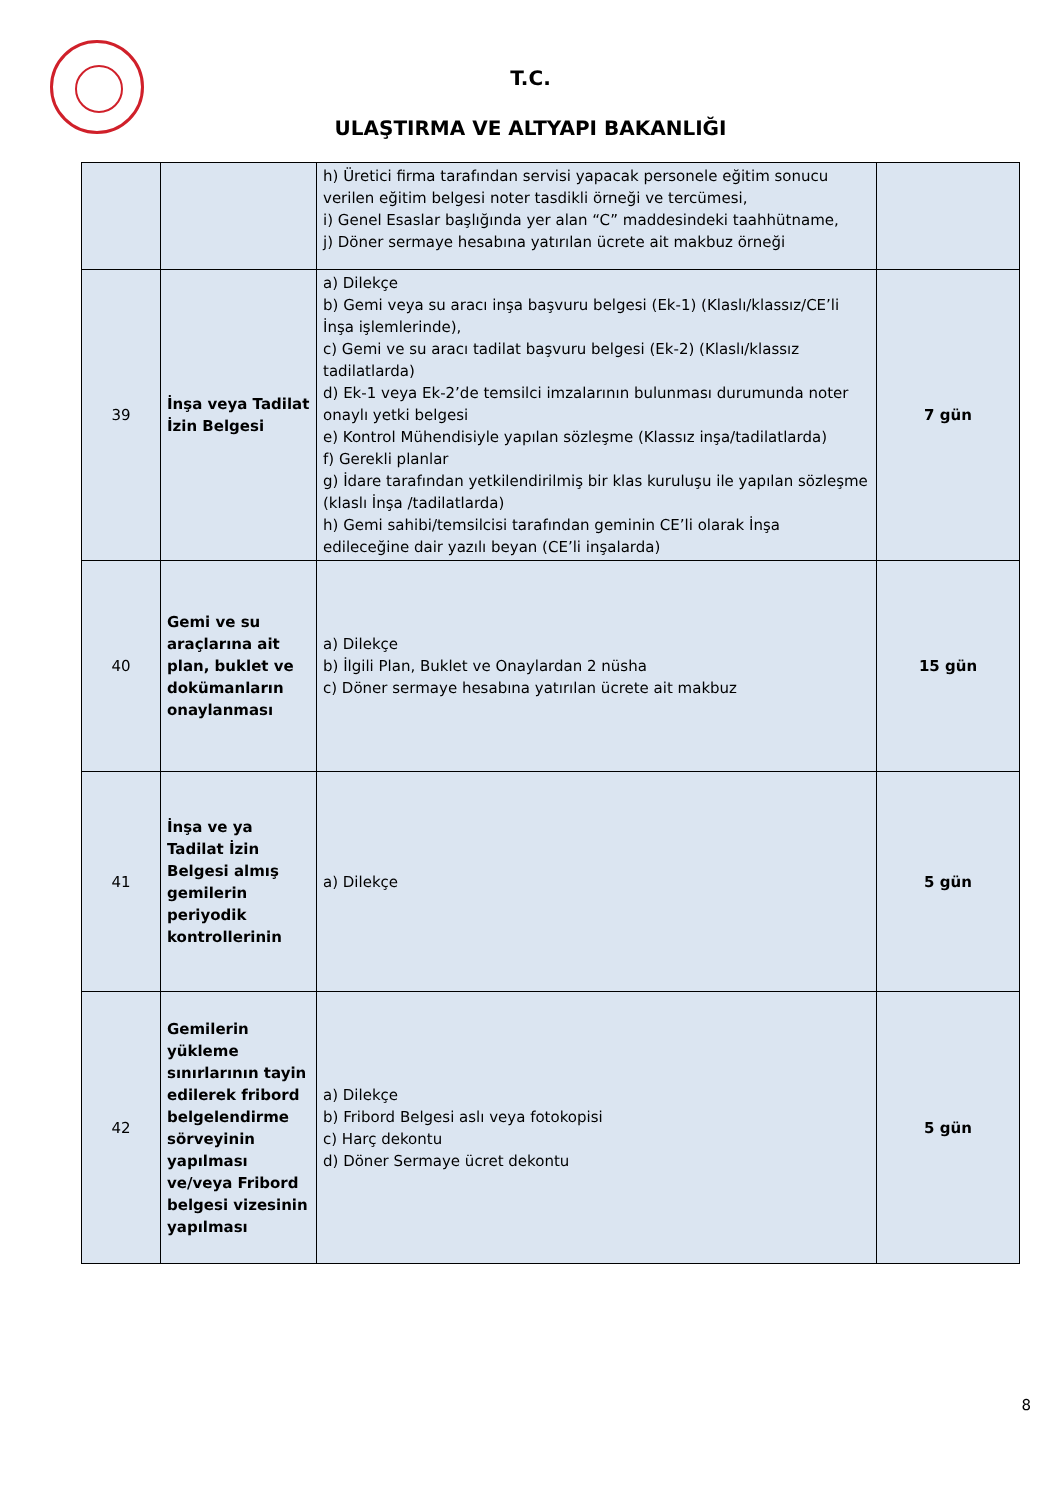T.C.
ULAŞTIRMA VE ALTYAPI BAKANLIĞI
| | | h) Üretici firma tarafından servisi yapacak personele eğitim sonucu verilen eğitim belgesi noter tasdikli örneği ve tercümesi, i) Genel Esaslar başlığında yer alan “C” maddesindeki taahhütname, j) Döner sermaye hesabına yatırılan ücrete ait makbuz örneği | |
| 39 | İnşa veya Tadilat İzin Belgesi | a) Dilekçe b) Gemi veya su aracı inşa başvuru belgesi (Ek-1) (Klaslı/klassız/CE’li İnşa işlemlerinde), c) Gemi ve su aracı tadilat başvuru belgesi (Ek-2) (Klaslı/klassız tadilatlarda) d) Ek-1 veya Ek-2’de temsilci imzalarının bulunması durumunda noter onaylı yetki belgesi e) Kontrol Mühendisiyle yapılan sözleşme (Klassız inşa/tadilatlarda) f) Gerekli planlar g) İdare tarafından yetkilendirilmiş bir klas kuruluşu ile yapılan sözleşme (klaslı İnşa /tadilatlarda) h) Gemi sahibi/temsilcisi tarafından geminin CE’li olarak İnşa edileceğine dair yazılı beyan (CE’li inşalarda) | 7 gün |
| 40 | Gemi ve su araçlarına ait plan, buklet ve dokümanların onaylanması | a) Dilekçe b) İlgili Plan, Buklet ve Onaylardan 2 nüsha c) Döner sermaye hesabına yatırılan ücrete ait makbuz | 15 gün |
| 41 | İnşa ve ya Tadilat İzin Belgesi almış gemilerin periyodik kontrollerinin | a) Dilekçe | 5 gün |
| 42 | Gemilerin yükleme sınırlarının tayin edilerek fribord belgelendirme sörveyinin yapılması ve/veya Fribord belgesi vizesinin yapılması | a) Dilekçe b) Fribord Belgesi aslı veya fotokopisi c) Harç dekontu d) Döner Sermaye ücret dekontu | 5 gün |
8